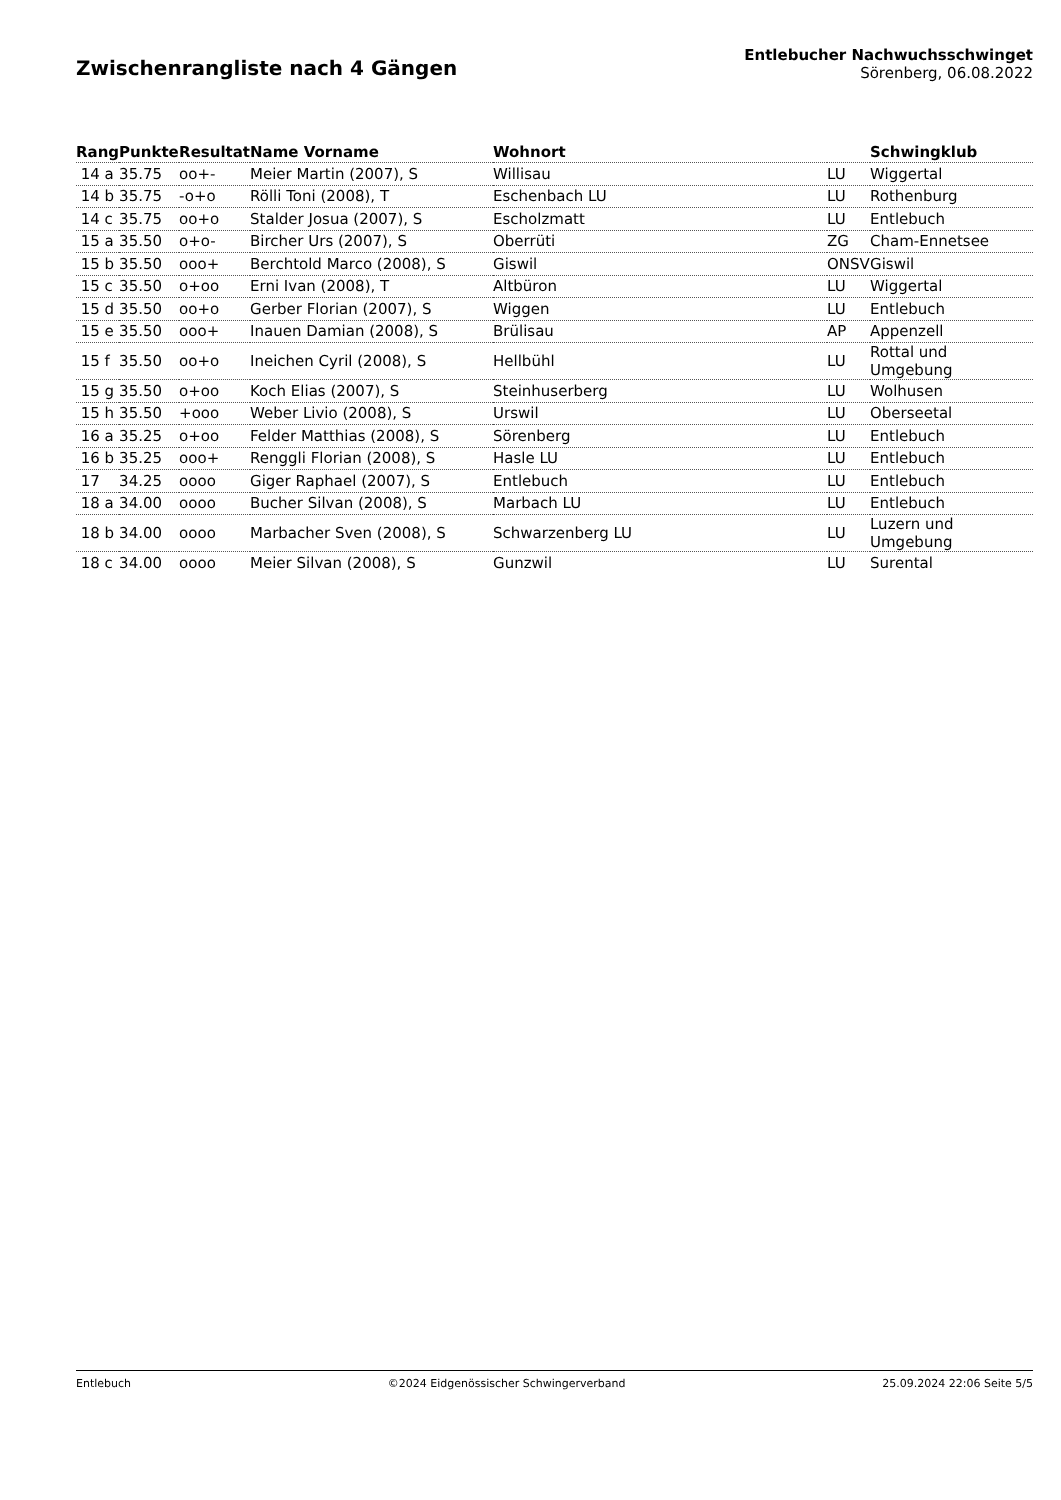Zwischenrangliste nach 4 Gängen
Entlebucher Nachwuchsschwinget
Sörenberg, 06.08.2022
| Rang | Punkte | Resultat | Name Vorname | Wohnort | | Schwingklub |
| --- | --- | --- | --- | --- | --- | --- |
| 14 a | 35.75 | oo+- | Meier Martin (2007), S | Willisau | LU | Wiggertal |
| 14 b | 35.75 | -o+o | Rölli Toni (2008), T | Eschenbach LU | LU | Rothenburg |
| 14 c | 35.75 | oo+o | Stalder Josua (2007), S | Escholzmatt | LU | Entlebuch |
| 15 a | 35.50 | o+o- | Bircher Urs (2007), S | Oberrüti | ZG | Cham-Ennetsee |
| 15 b | 35.50 | ooo+ | Berchtold Marco (2008), S | Giswil | ONSV | Giswil |
| 15 c | 35.50 | o+oo | Erni Ivan (2008), T | Altbüron | LU | Wiggertal |
| 15 d | 35.50 | oo+o | Gerber Florian (2007), S | Wiggen | LU | Entlebuch |
| 15 e | 35.50 | ooo+ | Inauen Damian (2008), S | Brülisau | AP | Appenzell |
| 15 f | 35.50 | oo+o | Ineichen Cyril (2008), S | Hellbühl | LU | Rottal und Umgebung |
| 15 g | 35.50 | o+oo | Koch Elias (2007), S | Steinhuserberg | LU | Wolhusen |
| 15 h | 35.50 | +ooo | Weber Livio (2008), S | Urswil | LU | Oberseetal |
| 16 a | 35.25 | o+oo | Felder Matthias (2008), S | Sörenberg | LU | Entlebuch |
| 16 b | 35.25 | ooo+ | Renggli Florian (2008), S | Hasle LU | LU | Entlebuch |
| 17 | 34.25 | oooo | Giger Raphael (2007), S | Entlebuch | LU | Entlebuch |
| 18 a | 34.00 | oooo | Bucher Silvan (2008), S | Marbach LU | LU | Entlebuch |
| 18 b | 34.00 | oooo | Marbacher Sven (2008), S | Schwarzenberg LU | LU | Luzern und Umgebung |
| 18 c | 34.00 | oooo | Meier Silvan (2008), S | Gunzwil | LU | Surental |
Entlebuch ©2024 Eidgenössischer Schwingerverband 25.09.2024 22:06 Seite 5/5